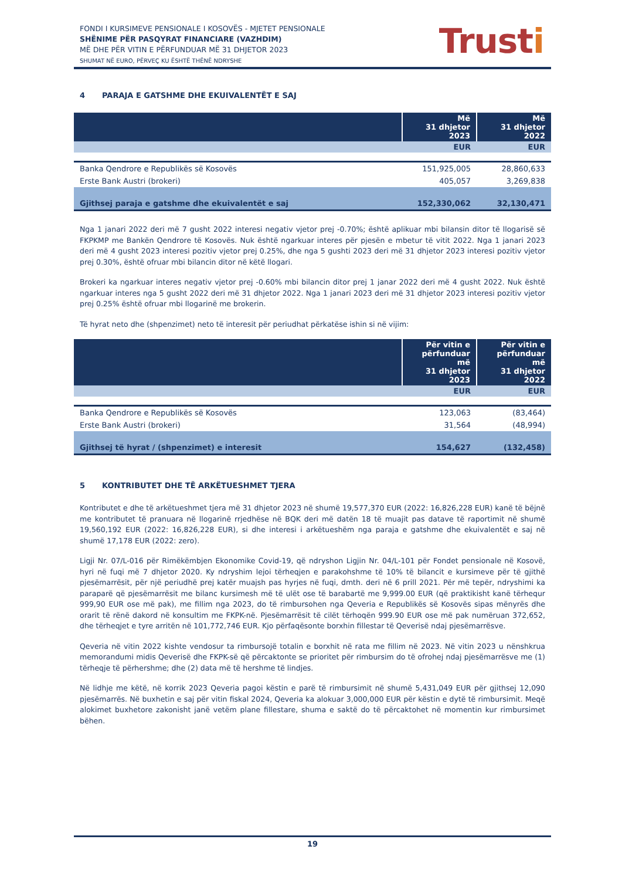FONDI I KURSIMEVE PENSIONALE I KOSOVËS - MJETET PENSIONALE
SHËNIME PËR PASQYRAT FINANCIARE (VAZHDIM)
MË DHE PËR VITIN E PËRFUNDUAR MË 31 DHJETOR 2023
SHUMAT NË EURO, PËRVEÇ KU ËSHTË THËNË NDRYSHE
Trusti
4 PARAJA E GATSHME DHE EKUIVALENTËT E SAJ
| | Më 31 dhjetor 2023 | Më 31 dhjetor 2022 |
| --- | --- | --- |
| | EUR | EUR |
| Banka Qendrore e Republikës së Kosovës | 151,925,005 | 28,860,633 |
| Erste Bank Austri (brokeri) | 405,057 | 3,269,838 |
| Gjithsej paraja e gatshme dhe ekuivalentët e saj | 152,330,062 | 32,130,471 |
Nga 1 janari 2022 deri më 7 gusht 2022 interesi negativ vjetor prej -0.70%; është aplikuar mbi bilansin ditor të llogarisë së FKPKMP me Bankën Qendrore të Kosovës. Nuk është ngarkuar interes për pjesën e mbetur të vitit 2022. Nga 1 janari 2023 deri më 4 gusht 2023 interesi pozitiv vjetor prej 0.25%, dhe nga 5 gushti 2023 deri më 31 dhjetor 2023 interesi pozitiv vjetor prej 0.30%, është ofruar mbi bilancin ditor në këtë llogari.
Brokeri ka ngarkuar interes negativ vjetor prej -0.60% mbi bilancin ditor prej 1 janar 2022 deri më 4 gusht 2022. Nuk është ngarkuar interes nga 5 gusht 2022 deri më 31 dhjetor 2022. Nga 1 janari 2023 deri më 31 dhjetor 2023 interesi pozitiv vjetor prej 0.25% është ofruar mbi llogarinë me brokerin.
Të hyrat neto dhe (shpenzimet) neto të interesit për periudhat përkatëse ishin si në vijim:
| | Për vitin e përfunduar më 31 dhjetor 2023 | Për vitin e përfunduar më 31 dhjetor 2022 |
| --- | --- | --- |
| | EUR | EUR |
| Banka Qendrore e Republikës së Kosovës | 123,063 | (83,464) |
| Erste Bank Austri (brokeri) | 31,564 | (48,994) |
| Gjithsej të hyrat / (shpenzimet) e interesit | 154,627 | (132,458) |
5 KONTRIBUTET DHE TË ARKËTUESHMET TJERA
Kontributet e dhe të arkëtueshmet tjera më 31 dhjetor 2023 në shumë 19,577,370 EUR (2022: 16,826,228 EUR) kanë të bëjnë me kontributet të pranuara në llogarinë rrjedhëse në BQK deri më datën 18 të muajit pas datave të raportimit në shumë 19,560,192 EUR (2022: 16,826,228 EUR), si dhe interesi i arkëtueshëm nga paraja e gatshme dhe ekuivalentët e saj në shumë 17,178 EUR (2022: zero).
Ligji Nr. 07/L-016 për Rimëkëmbjen Ekonomike Covid-19, që ndryshon Ligjin Nr. 04/L-101 për Fondet pensionale në Kosovë, hyri në fuqi më 7 dhjetor 2020. Ky ndryshim lejoi tërheqjen e parakohshme të 10% të bilancit e kursimeve për të gjithë pjesëmarrësit, për një periudhë prej katër muajsh pas hyrjes në fuqi, dmth. deri në 6 prill 2021. Për më tepër, ndryshimi ka paraparë që pjesëmarrësit me bilanc kursimesh më të ulët ose të barabartë me 9,999.00 EUR (që praktikisht kanë tërhequr 999,90 EUR ose më pak), me fillim nga 2023, do të rimbursohen nga Qeveria e Republikës së Kosovës sipas mënyrës dhe orarit të rënë dakord në konsultim me FKPK-në. Pjesëmarrësit të cilët tërhoqën 999.90 EUR ose më pak numëruan 372,652, dhe tërheqjet e tyre arritën në 101,772,746 EUR. Kjo përfaqësonte borxhin fillestar të Qeverisë ndaj pjesëmarrësve.
Qeveria në vitin 2022 kishte vendosur ta rimbursojë totalin e borxhit në rata me fillim në 2023. Në vitin 2023 u nënshkrua memorandumi midis Qeverisë dhe FKPK-së që përcaktonte se prioritet për rimbursim do të ofrohej ndaj pjesëmarrësve me (1) tërheqje të përhershme; dhe (2) data më të hershme të lindjes.
Në lidhje me këtë, në korrik 2023 Qeveria pagoi këstin e parë të rimbursimit në shumë 5,431,049 EUR për gjithsej 12,090 pjesëmarrës. Në buxhetin e saj për vitin fiskal 2024, Qeveria ka alokuar 3,000,000 EUR për këstin e dytë të rimbursimit. Meqë alokimet buxhetore zakonisht janë vetëm plane fillestare, shuma e saktë do të përcaktohet në momentin kur rimbursimet bëhen.
19